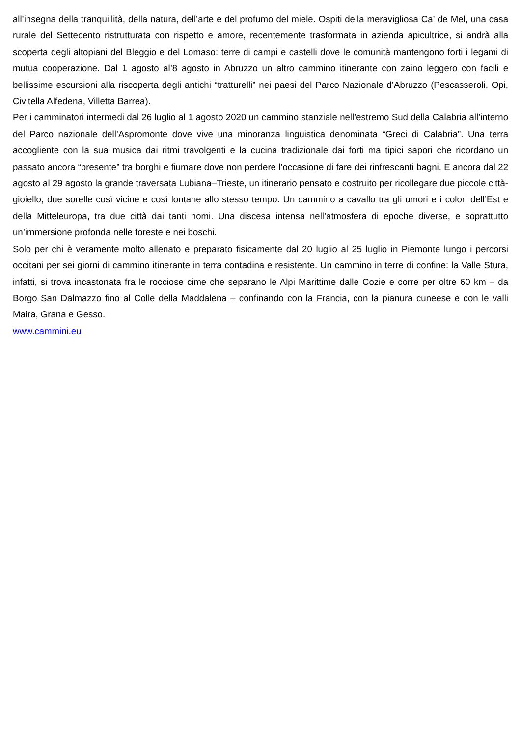all’insegna della tranquillità, della natura, dell’arte e del profumo del miele. Ospiti della meravigliosa Ca’ de Mel, una casa rurale del Settecento ristrutturata con rispetto e amore, recentemente trasformata in azienda apicultrice, si andrà alla scoperta degli altopiani del Bleggio e del Lomaso: terre di campi e castelli dove le comunità mantengono forti i legami di mutua cooperazione. Dal 1 agosto al’8 agosto in Abruzzo un altro cammino itinerante con zaino leggero con facili e bellissime escursioni alla riscoperta degli antichi “tratturelli” nei paesi del Parco Nazionale d’Abruzzo (Pescasseroli, Opi, Civitella Alfedena, Villetta Barrea).
Per i camminatori intermedi dal 26 luglio al 1 agosto 2020 un cammino stanziale nell’estremo Sud della Calabria all’interno del Parco nazionale dell’Aspromonte dove vive una minoranza linguistica denominata “Greci di Calabria”. Una terra accogliente con la sua musica dai ritmi travolgenti e la cucina tradizionale dai forti ma tipici sapori che ricordano un passato ancora “presente” tra borghi e fiumare dove non perdere l’occasione di fare dei rinfrescanti bagni. E ancora dal 22 agosto al 29 agosto la grande traversata Lubiana–Trieste, un itinerario pensato e costruito per ricollegare due piccole città-gioiello, due sorelle così vicine e così lontane allo stesso tempo. Un cammino a cavallo tra gli umori e i colori dell’Est e della Mitteleuropa, tra due città dai tanti nomi. Una discesa intensa nell’atmosfera di epoche diverse, e soprattutto un’immersione profonda nelle foreste e nei boschi.
Solo per chi è veramente molto allenato e preparato fisicamente dal 20 luglio al 25 luglio in Piemonte lungo i percorsi occitani per sei giorni di cammino itinerante in terra contadina e resistente. Un cammino in terre di confine: la Valle Stura, infatti, si trova incastonata fra le rocciose cime che separano le Alpi Marittime dalle Cozie e corre per oltre 60 km – da Borgo San Dalmazzo fino al Colle della Maddalena – confinando con la Francia, con la pianura cuneese e con le valli Maira, Grana e Gesso.
www.cammini.eu